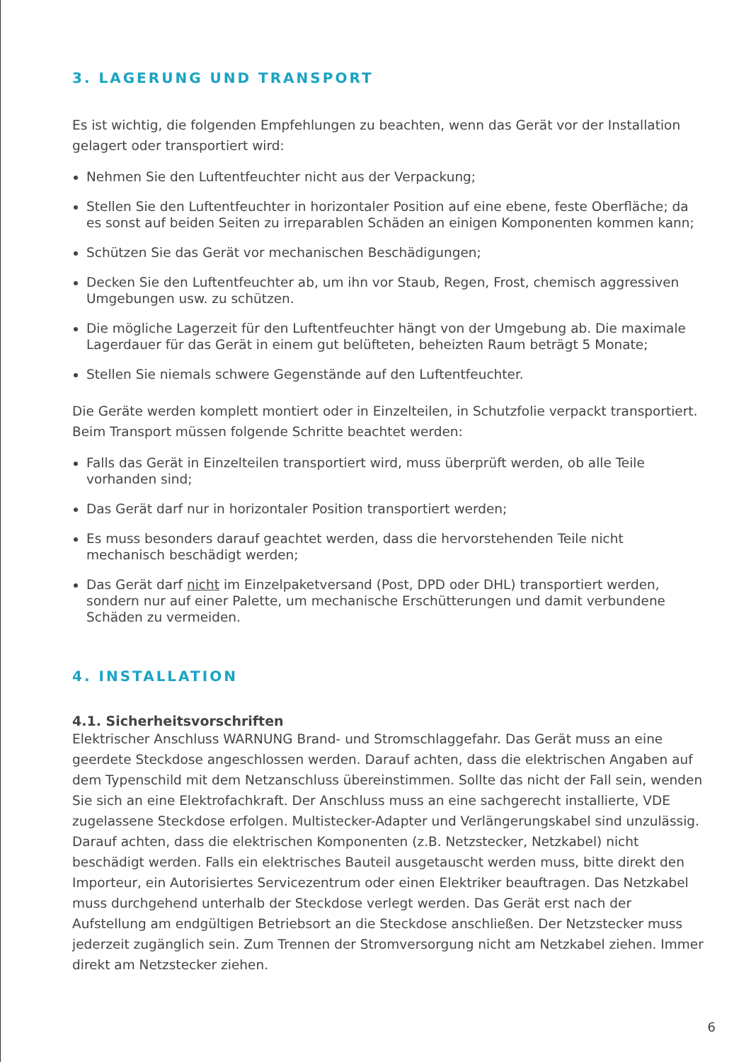3. LAGERUNG UND TRANSPORT
Es ist wichtig, die folgenden Empfehlungen zu beachten, wenn das Gerät vor der Installation gelagert oder transportiert wird:
Nehmen Sie den Luftentfeuchter nicht aus der Verpackung;
Stellen Sie den Luftentfeuchter in horizontaler Position auf eine ebene, feste Oberfläche; da es sonst auf beiden Seiten zu irreparablen Schäden an einigen Komponenten kommen kann;
Schützen Sie das Gerät vor mechanischen Beschädigungen;
Decken Sie den Luftentfeuchter ab, um ihn vor Staub, Regen, Frost, chemisch aggressiven Umgebungen usw. zu schützen.
Die mögliche Lagerzeit für den Luftentfeuchter hängt von der Umgebung ab. Die maximale Lagerdauer für das Gerät in einem gut belüfteten, beheizten Raum beträgt 5 Monate;
Stellen Sie niemals schwere Gegenstände auf den Luftentfeuchter.
Die Geräte werden komplett montiert oder in Einzelteilen, in Schutzfolie verpackt transportiert. Beim Transport müssen folgende Schritte beachtet werden:
Falls das Gerät in Einzelteilen transportiert wird, muss überprüft werden, ob alle Teile vorhanden sind;
Das Gerät darf nur in horizontaler Position transportiert werden;
Es muss besonders darauf geachtet werden, dass die hervorstehenden Teile nicht mechanisch beschädigt werden;
Das Gerät darf nicht im Einzelpaketversand (Post, DPD oder DHL) transportiert werden, sondern nur auf einer Palette, um mechanische Erschütterungen und damit verbundene Schäden zu vermeiden.
4. INSTALLATION
4.1. Sicherheitsvorschriften
Elektrischer Anschluss WARNUNG Brand- und Stromschlaggefahr. Das Gerät muss an eine geerdete Steckdose angeschlossen werden. Darauf achten, dass die elektrischen Angaben auf dem Typenschild mit dem Netzanschluss übereinstimmen. Sollte das nicht der Fall sein, wenden Sie sich an eine Elektrofachkraft. Der Anschluss muss an eine sachgerecht installierte, VDE zugelassene Steckdose erfolgen. Multistecker-Adapter und Verlängerungskabel sind unzulässig. Darauf achten, dass die elektrischen Komponenten (z.B. Netzstecker, Netzkabel) nicht beschädigt werden. Falls ein elektrisches Bauteil ausgetauscht werden muss, bitte direkt den Importeur, ein Autorisiertes Servicezentrum oder einen Elektriker beauftragen. Das Netzkabel muss durchgehend unterhalb der Steckdose verlegt werden. Das Gerät erst nach der Aufstellung am endgültigen Betriebsort an die Steckdose anschließen. Der Netzstecker muss jederzeit zugänglich sein. Zum Trennen der Stromversorgung nicht am Netzkabel ziehen. Immer direkt am Netzstecker ziehen.
6